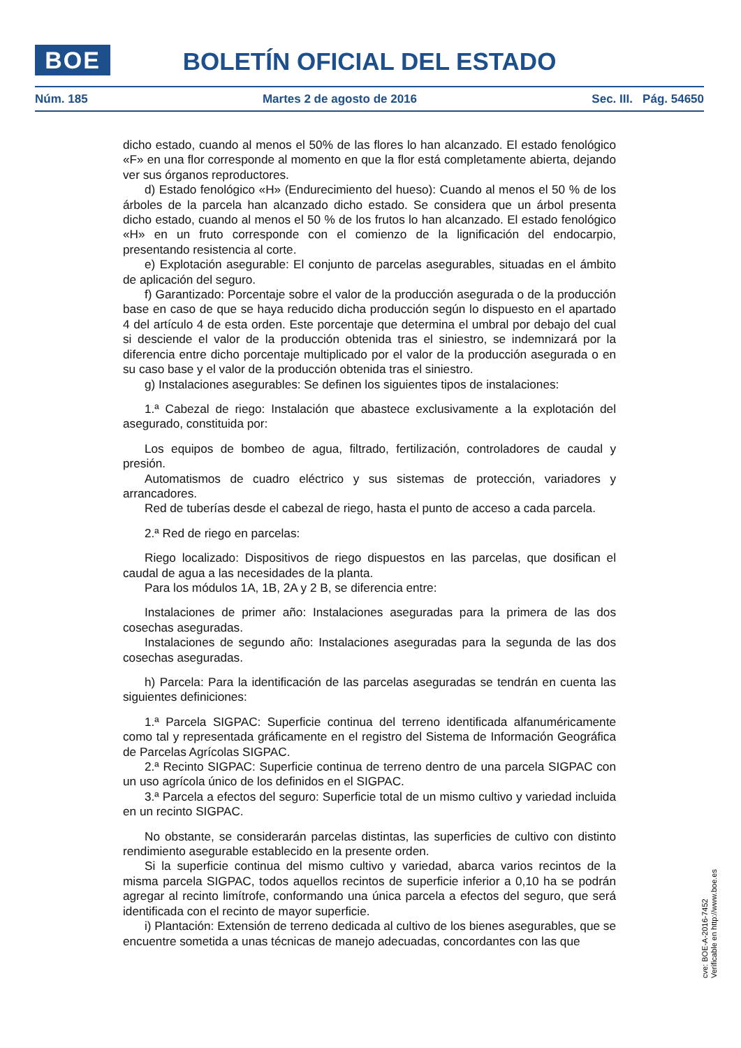BOE
BOLETÍN OFICIAL DEL ESTADO
Núm. 185 Martes 2 de agosto de 2016 Sec. III. Pág. 54650
dicho estado, cuando al menos el 50% de las flores lo han alcanzado. El estado fenológico «F» en una flor corresponde al momento en que la flor está completamente abierta, dejando ver sus órganos reproductores.
d) Estado fenológico «H» (Endurecimiento del hueso): Cuando al menos el 50 % de los árboles de la parcela han alcanzado dicho estado. Se considera que un árbol presenta dicho estado, cuando al menos el 50 % de los frutos lo han alcanzado. El estado fenológico «H» en un fruto corresponde con el comienzo de la lignificación del endocarpio, presentando resistencia al corte.
e) Explotación asegurable: El conjunto de parcelas asegurables, situadas en el ámbito de aplicación del seguro.
f) Garantizado: Porcentaje sobre el valor de la producción asegurada o de la producción base en caso de que se haya reducido dicha producción según lo dispuesto en el apartado 4 del artículo 4 de esta orden. Este porcentaje que determina el umbral por debajo del cual si desciende el valor de la producción obtenida tras el siniestro, se indemnizará por la diferencia entre dicho porcentaje multiplicado por el valor de la producción asegurada o en su caso base y el valor de la producción obtenida tras el siniestro.
g) Instalaciones asegurables: Se definen los siguientes tipos de instalaciones:
1.ª Cabezal de riego: Instalación que abastece exclusivamente a la explotación del asegurado, constituida por:
Los equipos de bombeo de agua, filtrado, fertilización, controladores de caudal y presión.
Automatismos de cuadro eléctrico y sus sistemas de protección, variadores y arrancadores.
Red de tuberías desde el cabezal de riego, hasta el punto de acceso a cada parcela.
2.ª Red de riego en parcelas:
Riego localizado: Dispositivos de riego dispuestos en las parcelas, que dosifican el caudal de agua a las necesidades de la planta.
Para los módulos 1A, 1B, 2A y 2 B, se diferencia entre:
Instalaciones de primer año: Instalaciones aseguradas para la primera de las dos cosechas aseguradas.
Instalaciones de segundo año: Instalaciones aseguradas para la segunda de las dos cosechas aseguradas.
h) Parcela: Para la identificación de las parcelas aseguradas se tendrán en cuenta las siguientes definiciones:
1.ª Parcela SIGPAC: Superficie continua del terreno identificada alfanuméricamente como tal y representada gráficamente en el registro del Sistema de Información Geográfica de Parcelas Agrícolas SIGPAC.
2.ª Recinto SIGPAC: Superficie continua de terreno dentro de una parcela SIGPAC con un uso agrícola único de los definidos en el SIGPAC.
3.ª Parcela a efectos del seguro: Superficie total de un mismo cultivo y variedad incluida en un recinto SIGPAC.
No obstante, se considerarán parcelas distintas, las superficies de cultivo con distinto rendimiento asegurable establecido en la presente orden.
Si la superficie continua del mismo cultivo y variedad, abarca varios recintos de la misma parcela SIGPAC, todos aquellos recintos de superficie inferior a 0,10 ha se podrán agregar al recinto limítrofe, conformando una única parcela a efectos del seguro, que será identificada con el recinto de mayor superficie.
i) Plantación: Extensión de terreno dedicada al cultivo de los bienes asegurables, que se encuentre sometida a unas técnicas de manejo adecuadas, concordantes con las que
cve: BOE-A-2016-7452
Verificable en http://www.boe.es